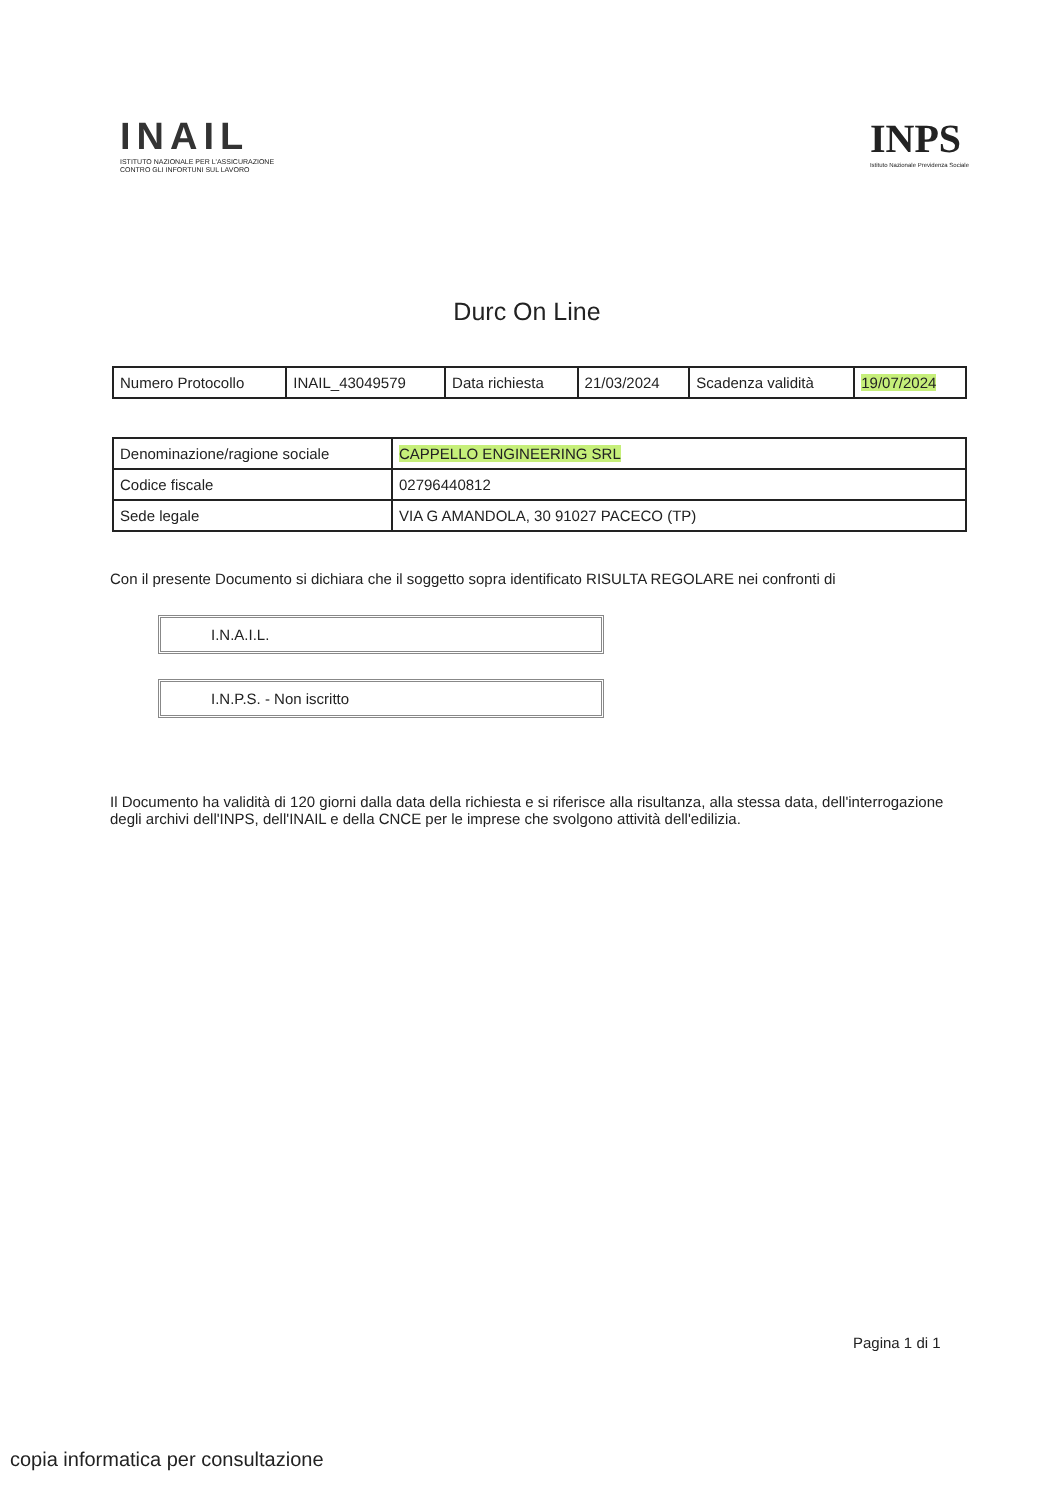INAIL
ISTITUTO NAZIONALE PER L'ASSICURAZIONE
CONTRO GLI INFORTUNI SUL LAVORO
INPS
Istituto Nazionale Previdenza Sociale
Durc On Line
| Numero Protocollo | INAIL_43049579 | Data richiesta | 21/03/2024 | Scadenza validità | 19/07/2024 |
| Denominazione/ragione sociale | CAPPELLO ENGINEERING SRL |
| Codice fiscale | 02796440812 |
| Sede legale | VIA G AMANDOLA, 30 91027 PACECO (TP) |
Con il presente Documento si dichiara che il soggetto sopra identificato RISULTA REGOLARE nei confronti di
I.N.A.I.L.
I.N.P.S. - Non iscritto
Il Documento ha validità di 120 giorni dalla data della richiesta e si riferisce alla risultanza, alla stessa data, dell'interrogazione degli archivi dell'INPS, dell'INAIL e della CNCE per le imprese che svolgono attività dell'edilizia.
Pagina 1 di 1
copia informatica per consultazione